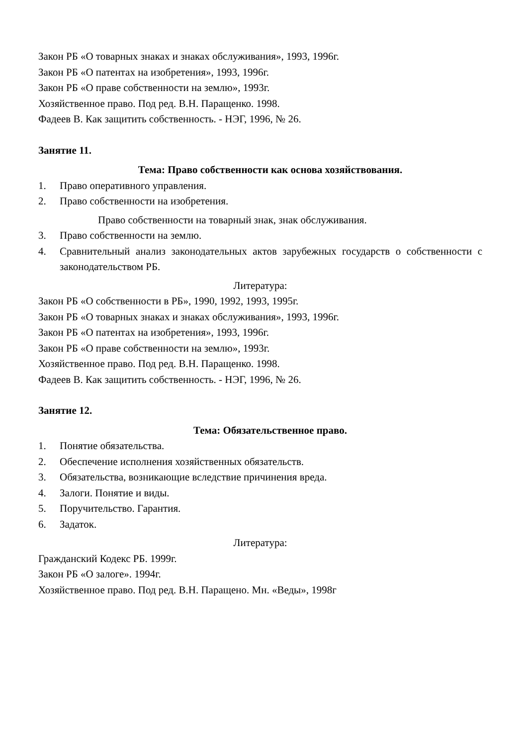Закон РБ «О товарных знаках и знаках обслуживания», 1993, 1996г.
Закон РБ «О патентах на изобретения», 1993, 1996г.
Закон РБ «О праве собственности на землю», 1993г.
Хозяйственное право. Под ред. В.Н. Паращенко. 1998.
Фадеев В. Как защитить собственность. - НЭГ, 1996, № 26.
Занятие 11.
Тема: Право собственности как основа хозяйствования.
1. Право оперативного управления.
2. Право собственности на изобретения.
Право собственности на товарный знак, знак обслуживания.
3. Право собственности на землю.
4. Сравнительный анализ законодательных актов зарубежных государств о собственности с законодательством РБ.
Литература:
Закон РБ «О собственности в РБ», 1990, 1992, 1993, 1995г.
Закон РБ «О товарных знаках и знаках обслуживания», 1993, 1996г.
Закон РБ «О патентах на изобретения», 1993, 1996г.
Закон РБ «О праве собственности на землю», 1993г.
Хозяйственное право. Под ред. В.Н. Паращенко. 1998.
Фадеев В. Как защитить собственность. - НЭГ, 1996, № 26.
Занятие 12.
Тема: Обязательственное право.
1. Понятие обязательства.
2. Обеспечение исполнения хозяйственных обязательств.
3. Обязательства, возникающие вследствие причинения вреда.
4. Залоги. Понятие и виды.
5. Поручительство. Гарантия.
6. Задаток.
Литература:
Гражданский Кодекс РБ. 1999г.
Закон РБ «О залоге». 1994г.
Хозяйственное право. Под ред. В.Н. Паращено. Мн. «Веды», 1998г